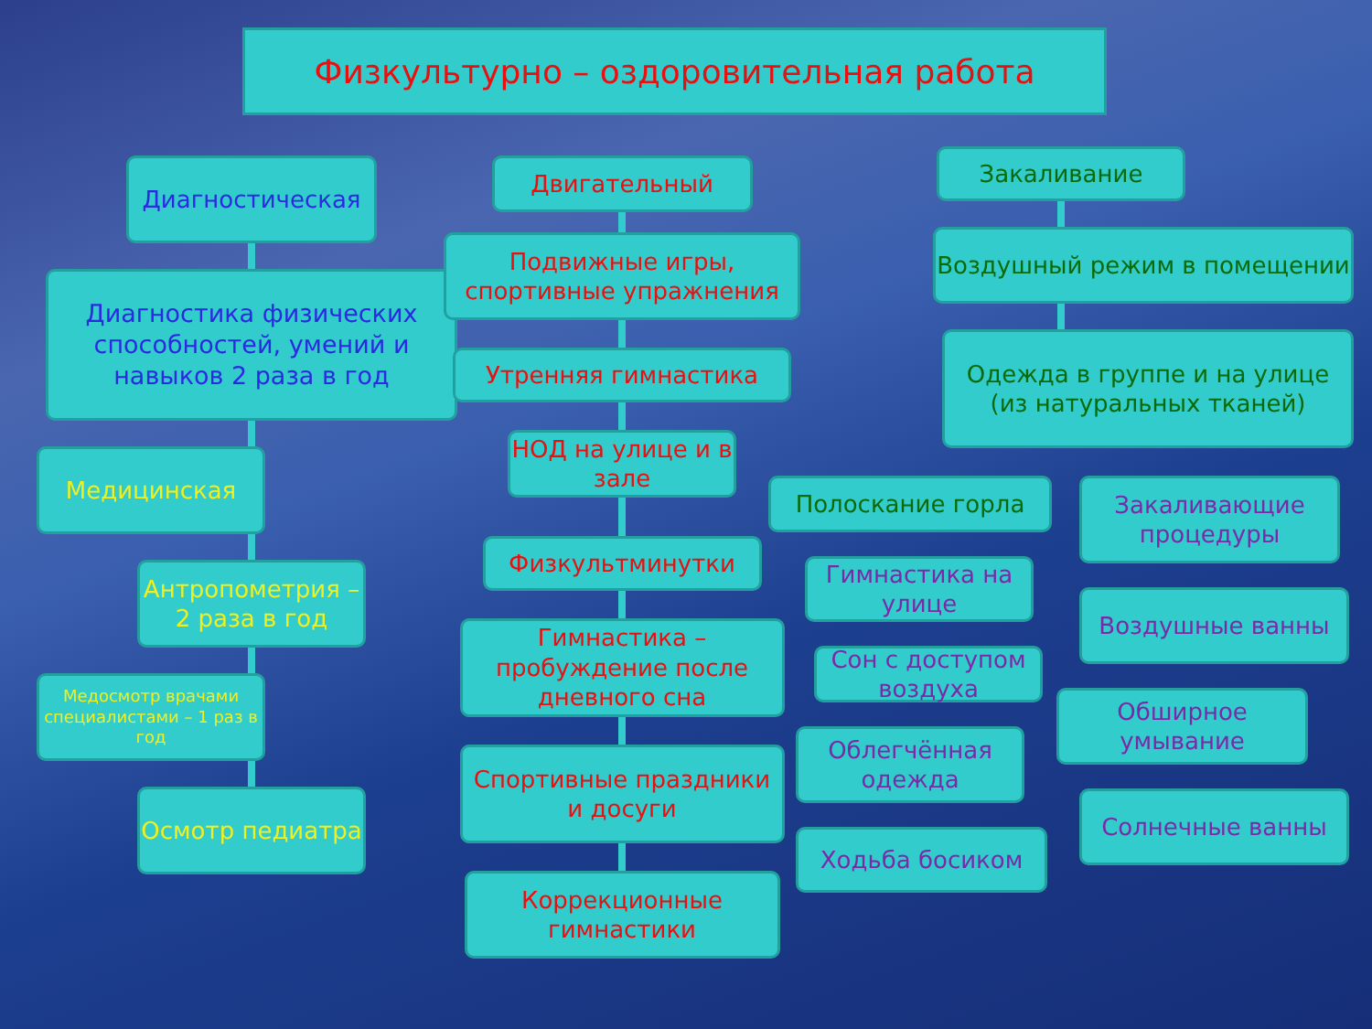Физкультурно – оздоровительная работа
Диагностическая
Диагностика физических способностей, умений и навыков 2 раза в год
Медицинская
Антропометрия – 2 раза в год
Медосмотр врачами специалистами – 1 раз в год
Осмотр педиатра
Двигательный
Подвижные игры, спортивные упражнения
Утренняя гимнастика
НОД на улице и в зале
Физкультминутки
Гимнастика – пробуждение после дневного сна
Спортивные праздники и досуги
Коррекционные гимнастики
Закаливание
Воздушный режим в помещении
Одежда в группе и на улице (из натуральных тканей)
Полоскание горла
Гимнастика на улице
Сон с доступом воздуха
Облегчённая одежда
Ходьба босиком
Закаливающие процедуры
Воздушные ванны
Обширное умывание
Солнечные ванны